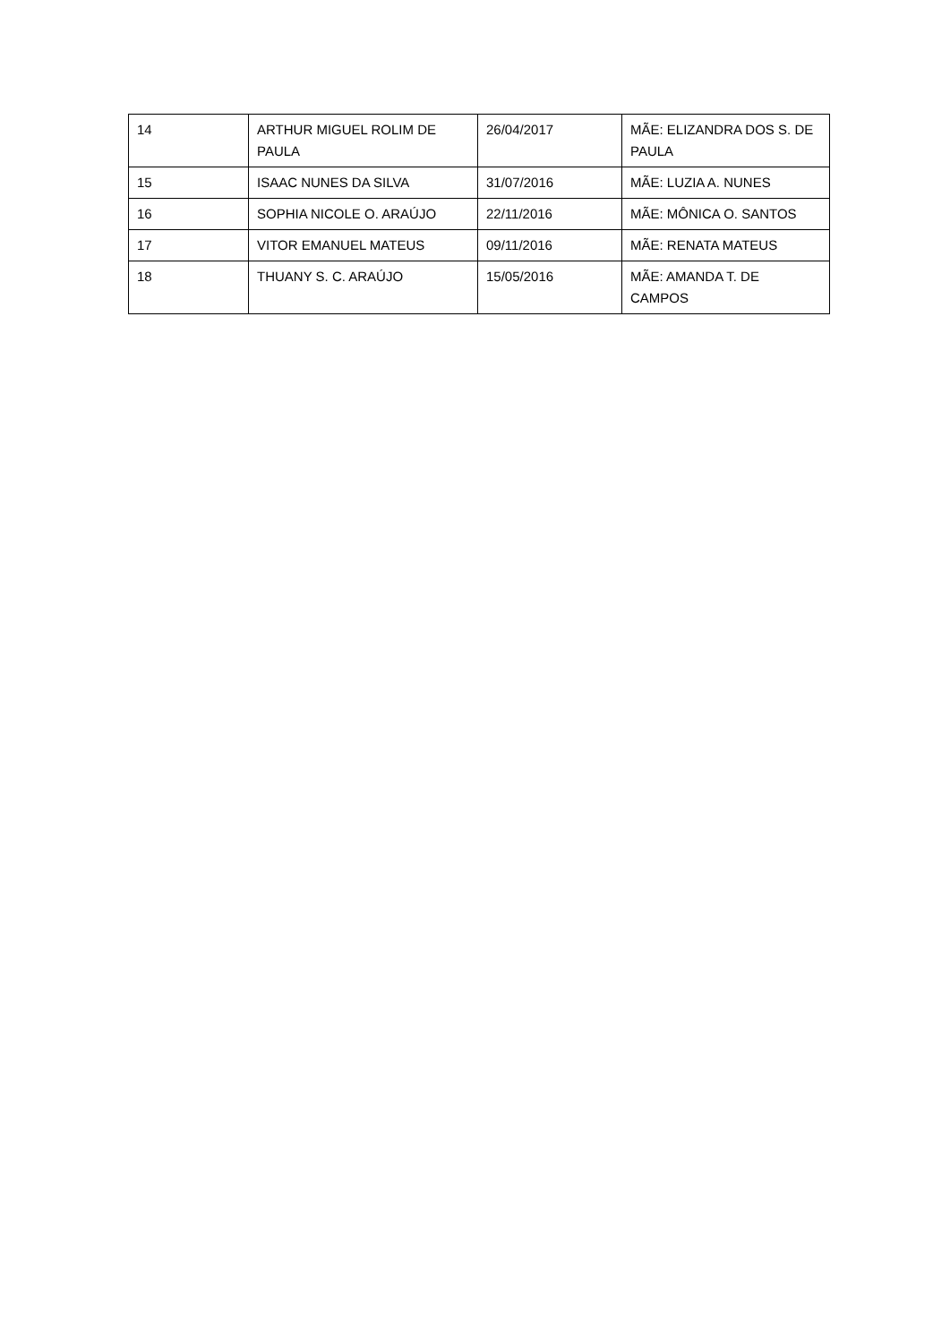| 14 | ARTHUR MIGUEL ROLIM DE PAULA | 26/04/2017 | MÃE: ELIZANDRA DOS S. DE PAULA |
| 15 | ISAAC NUNES DA SILVA | 31/07/2016 | MÃE: LUZIA A. NUNES |
| 16 | SOPHIA NICOLE O. ARAÚJO | 22/11/2016 | MÃE: MÔNICA O. SANTOS |
| 17 | VITOR EMANUEL MATEUS | 09/11/2016 | MÃE: RENATA MATEUS |
| 18 | THUANY S. C. ARAÚJO | 15/05/2016 | MÃE: AMANDA T. DE CAMPOS |